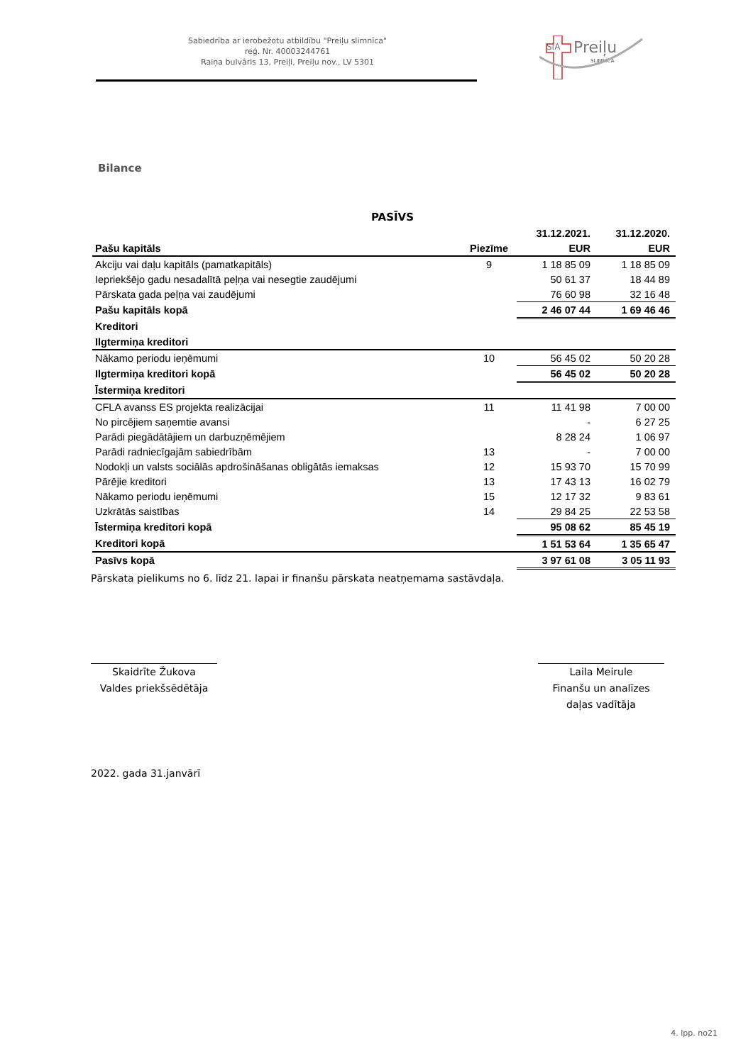Sabiedrība ar ierobežotu atbildību "Preiļu slimnīca"
reģ. Nr. 40003244761
Raiņa bulvāris 13, Preiļi, Preiļu nov., LV 5301
SIA
Preiļu
SLIMNĪCA
Bilance
PASĪVS
| | | 31.12.2021. | 31.12.2020. |
| Pašu kapitāls | Piezīme | EUR | EUR |
| Akciju vai daļu kapitāls (pamatkapitāls) | 9 | 1 18 85 09 | 1 18 85 09 |
| Iepriekšējo gadu nesadalītā peļņa vai nesegtie zaudējumi | | 50 61 37 | 18 44 89 |
| Pārskata gada peļņa vai zaudējumi | | 76 60 98 | 32 16 48 |
| Pašu kapitāls kopā | | 2 46 07 44 | 1 69 46 46 |
| Kreditori | | | |
| Ilgtermiņa kreditori | | | |
| Nākamo periodu ieņēmumi | 10 | 56 45 02 | 50 20 28 |
| Ilgtermiņa kreditori kopā | | 56 45 02 | 50 20 28 |
| Īstermiņa kreditori | | | |
| CFLA avanss ES projekta realizācijai | 11 | 11 41 98 | 7 00 00 |
| No pircējiem saņemtie avansi | | - | 6 27 25 |
| Parādi piegādātājiem un darbuzņēmējiem | | 8 28 24 | 1 06 97 |
| Parādi radniecīgajām sabiedrībām | 13 | - | 7 00 00 |
| Nodokļi un valsts sociālās apdrošināšanas obligātās iemaksas | 12 | 15 93 70 | 15 70 99 |
| Pārējie kreditori | 13 | 17 43 13 | 16 02 79 |
| Nākamo periodu ieņēmumi | 15 | 12 17 32 | 9 83 61 |
| Uzkrātās saistības | 14 | 29 84 25 | 22 53 58 |
| Īstermiņa kreditori kopā | | 95 08 62 | 85 45 19 |
| Kreditori kopā | | 1 51 53 64 | 1 35 65 47 |
| Pasīvs kopā | | 3 97 61 08 | 3 05 11 93 |
Pārskata pielikums no 6. līdz 21. lapai ir finanšu pārskata neatņemama sastāvdaļa.
Skaidrīte Žukova
Valdes priekšsēdētāja
Laila Meirule
Finanšu un analīzes
daļas vadītāja
2022. gada 31.janvārī
4. lpp. no21